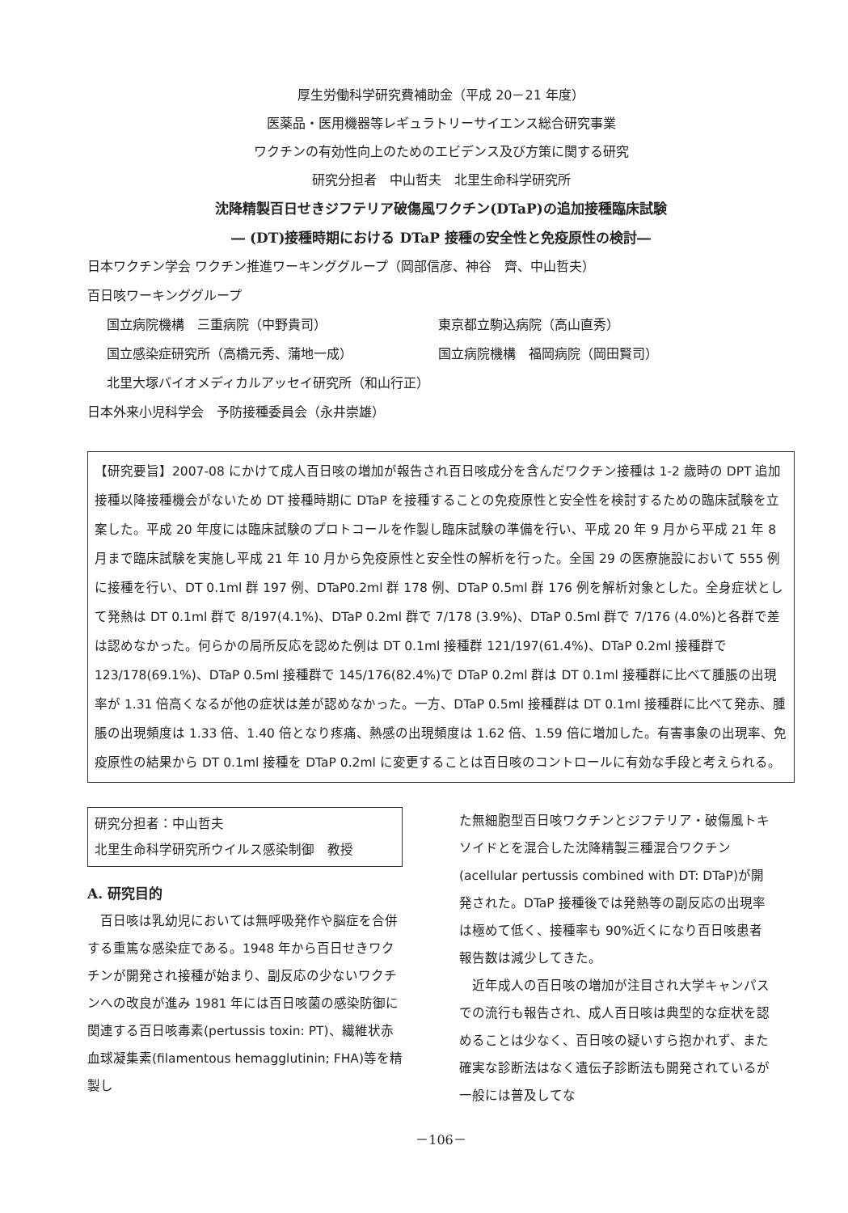厚生労働科学研究費補助金（平成 20－21 年度）
医薬品・医用機器等レギュラトリーサイエンス総合研究事業
ワクチンの有効性向上のためのエビデンス及び方策に関する研究
研究分担者　中山哲夫　北里生命科学研究所
沈降精製百日せきジフテリア破傷風ワクチン(DTaP)の追加接種臨床試験
― (DT)接種時期における DTaP 接種の安全性と免疫原性の検討―
日本ワクチン学会 ワクチン推進ワーキンググループ（岡部信彦、神谷　齊、中山哲夫）
百日咳ワーキンググループ
国立病院機構　三重病院（中野貴司） 東京都立駒込病院（高山直秀）
国立感染症研究所（高橋元秀、蒲地一成） 国立病院機構　福岡病院（岡田賢司）
北里大塚バイオメディカルアッセイ研究所（和山行正）
日本外来小児科学会　予防接種委員会（永井崇雄）
【研究要旨】2007-08 にかけて成人百日咳の増加が報告され百日咳成分を含んだワクチン接種は 1-2 歳時の DPT 追加接種以降接種機会がないため DT 接種時期に DTaP を接種することの免疫原性と安全性を検討するための臨床試験を立案した。平成 20 年度には臨床試験のプロトコールを作製し臨床試験の準備を行い、平成 20 年 9 月から平成 21 年 8 月まで臨床試験を実施し平成 21 年 10 月から免疫原性と安全性の解析を行った。全国 29 の医療施設において 555 例に接種を行い、DT 0.1ml 群 197 例、DTaP0.2ml 群 178 例、DTaP 0.5ml 群 176 例を解析対象とした。全身症状として発熱は DT 0.1ml 群で 8/197(4.1%)、DTaP 0.2ml 群で 7/178 (3.9%)、DTaP 0.5ml 群で 7/176 (4.0%)と各群で差は認めなかった。何らかの局所反応を認めた例は DT 0.1ml 接種群 121/197(61.4%)、DTaP 0.2ml 接種群で 123/178(69.1%)、DTaP 0.5ml 接種群で 145/176(82.4%)で DTaP 0.2ml 群は DT 0.1ml 接種群に比べて腫脹の出現率が 1.31 倍高くなるが他の症状は差が認めなかった。一方、DTaP 0.5ml 接種群は DT 0.1ml 接種群に比べて発赤、腫脹の出現頻度は 1.33 倍、1.40 倍となり疼痛、熱感の出現頻度は 1.62 倍、1.59 倍に増加した。有害事象の出現率、免疫原性の結果から DT 0.1ml 接種を DTaP 0.2ml に変更することは百日咳のコントロールに有効な手段と考えられる。
研究分担者：中山哲夫
北里生命科学研究所ウイルス感染制御　教授
A. 研究目的
百日咳は乳幼児においては無呼吸発作や脳症を合併する重篤な感染症である。1948 年から百日せきワクチンが開発され接種が始まり、副反応の少ないワクチンへの改良が進み 1981 年には百日咳菌の感染防御に関連する百日咳毒素(pertussis toxin: PT)、繊維状赤血球凝集素(filamentous hemagglutinin; FHA)等を精製し
た無細胞型百日咳ワクチンとジフテリア・破傷風トキソイドとを混合した沈降精製三種混合ワクチン(acellular pertussis combined with DT: DTaP)が開発された。DTaP 接種後では発熱等の副反応の出現率は極めて低く、接種率も 90%近くになり百日咳患者報告数は減少してきた。
近年成人の百日咳の増加が注目され大学キャンパスでの流行も報告され、成人百日咳は典型的な症状を認めることは少なく、百日咳の疑いすら抱かれず、また確実な診断法はなく遺伝子診断法も開発されているが一般には普及してな
－106－